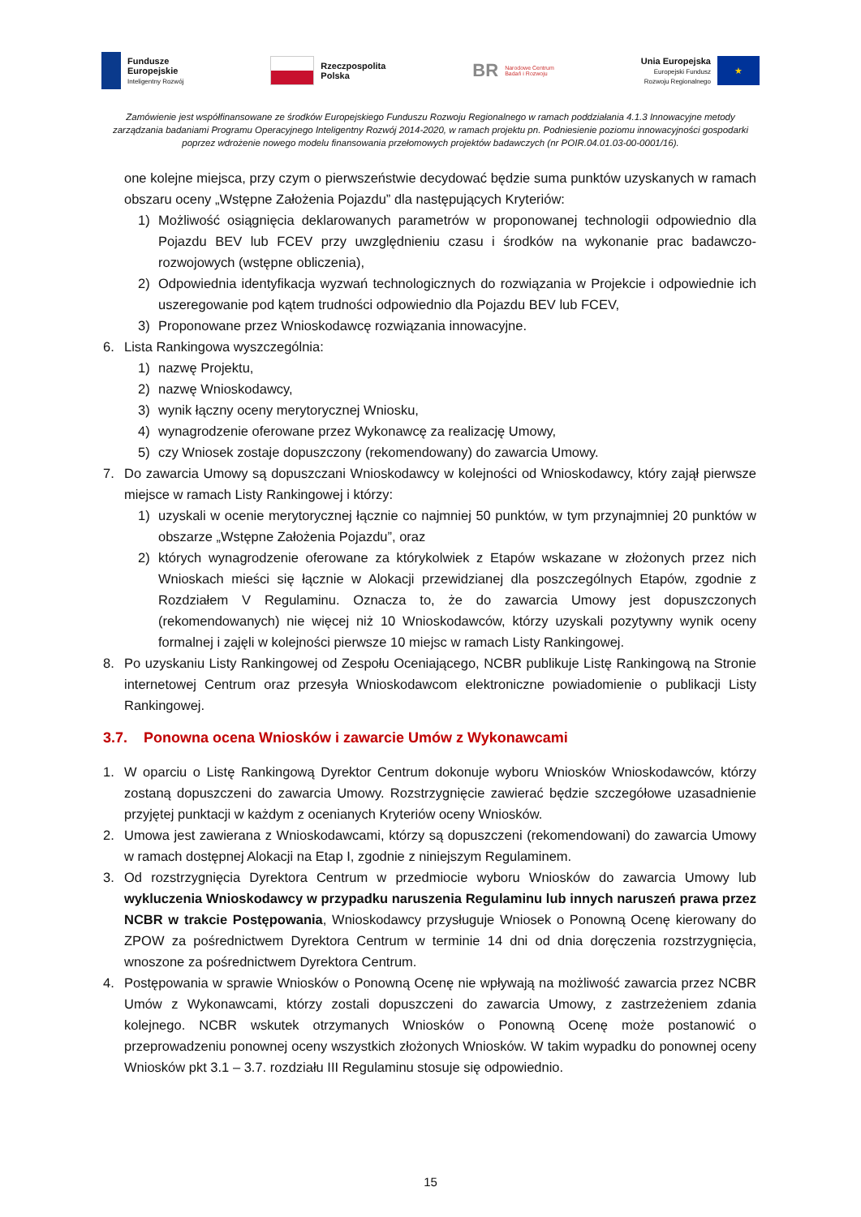Fundusze
Europejskie
Inteligentny Rozwój
Rzeczpospolita
Polska
BR Narodowe Centrum
Badań i Rozwoju
Unia Europejska
Europejski Fundusz
Rozwoju Regionalnego
★
Zamówienie jest współfinansowane ze środków Europejskiego Funduszu Rozwoju Regionalnego w ramach poddziałania 4.1.3 Innowacyjne metody zarządzania badaniami Programu Operacyjnego Inteligentny Rozwój 2014-2020, w ramach projektu pn. Podniesienie poziomu innowacyjności gospodarki poprzez wdrożenie nowego modelu finansowania przełomowych projektów badawczych (nr POIR.04.01.03-00-0001/16).
one kolejne miejsca, przy czym o pierwszeństwie decydować będzie suma punktów uzyskanych w ramach obszaru oceny „Wstępne Założenia Pojazdu” dla następujących Kryteriów:
1) Możliwość osiągnięcia deklarowanych parametrów w proponowanej technologii odpowiednio dla Pojazdu BEV lub FCEV przy uwzględnieniu czasu i środków na wykonanie prac badawczo-rozwojowych (wstępne obliczenia),
2) Odpowiednia identyfikacja wyzwań technologicznych do rozwiązania w Projekcie i odpowiednie ich uszeregowanie pod kątem trudności odpowiednio dla Pojazdu BEV lub FCEV,
3) Proponowane przez Wnioskodawcę rozwiązania innowacyjne.
6. Lista Rankingowa wyszczególnia:
1) nazwę Projektu,
2) nazwę Wnioskodawcy,
3) wynik łączny oceny merytorycznej Wniosku,
4) wynagrodzenie oferowane przez Wykonawcę za realizację Umowy,
5) czy Wniosek zostaje dopuszczony (rekomendowany) do zawarcia Umowy.
7. Do zawarcia Umowy są dopuszczani Wnioskodawcy w kolejności od Wnioskodawcy, który zajął pierwsze miejsce w ramach Listy Rankingowej i którzy:
1) uzyskali w ocenie merytorycznej łącznie co najmniej 50 punktów, w tym przynajmniej 20 punktów w obszarze „Wstępne Założenia Pojazdu”, oraz
2) których wynagrodzenie oferowane za którykolwiek z Etapów wskazane w złożonych przez nich Wnioskach mieści się łącznie w Alokacji przewidzianej dla poszczególnych Etapów, zgodnie z Rozdziałem V Regulaminu. Oznacza to, że do zawarcia Umowy jest dopuszczonych (rekomendowanych) nie więcej niż 10 Wnioskodawców, którzy uzyskali pozytywny wynik oceny formalnej i zajęli w kolejności pierwsze 10 miejsc w ramach Listy Rankingowej.
8. Po uzyskaniu Listy Rankingowej od Zespołu Oceniającego, NCBR publikuje Listę Rankingową na Stronie internetowej Centrum oraz przesyła Wnioskodawcom elektroniczne powiadomienie o publikacji Listy Rankingowej.
3.7. Ponowna ocena Wniosków i zawarcie Umów z Wykonawcami
1. W oparciu o Listę Rankingową Dyrektor Centrum dokonuje wyboru Wniosków Wnioskodawców, którzy zostaną dopuszczeni do zawarcia Umowy. Rozstrzygnięcie zawierać będzie szczegółowe uzasadnienie przyjętej punktacji w każdym z ocenianych Kryteriów oceny Wniosków.
2. Umowa jest zawierana z Wnioskodawcami, którzy są dopuszczeni (rekomendowani) do zawarcia Umowy w ramach dostępnej Alokacji na Etap I, zgodnie z niniejszym Regulaminem.
3. Od rozstrzygnięcia Dyrektora Centrum w przedmiocie wyboru Wniosków do zawarcia Umowy lub wykluczenia Wnioskodawcy w przypadku naruszenia Regulaminu lub innych naruszeń prawa przez NCBR w trakcie Postępowania, Wnioskodawcy przysługuje Wniosek o Ponowną Ocenę kierowany do ZPOW za pośrednictwem Dyrektora Centrum w terminie 14 dni od dnia doręczenia rozstrzygnięcia, wnoszone za pośrednictwem Dyrektora Centrum.
4. Postępowania w sprawie Wniosków o Ponowną Ocenę nie wpływają na możliwość zawarcia przez NCBR Umów z Wykonawcami, którzy zostali dopuszczeni do zawarcia Umowy, z zastrzeżeniem zdania kolejnego. NCBR wskutek otrzymanych Wniosków o Ponowną Ocenę może postanowić o przeprowadzeniu ponownej oceny wszystkich złożonych Wniosków. W takim wypadku do ponownej oceny Wniosków pkt 3.1 – 3.7. rozdziału III Regulaminu stosuje się odpowiednio.
15